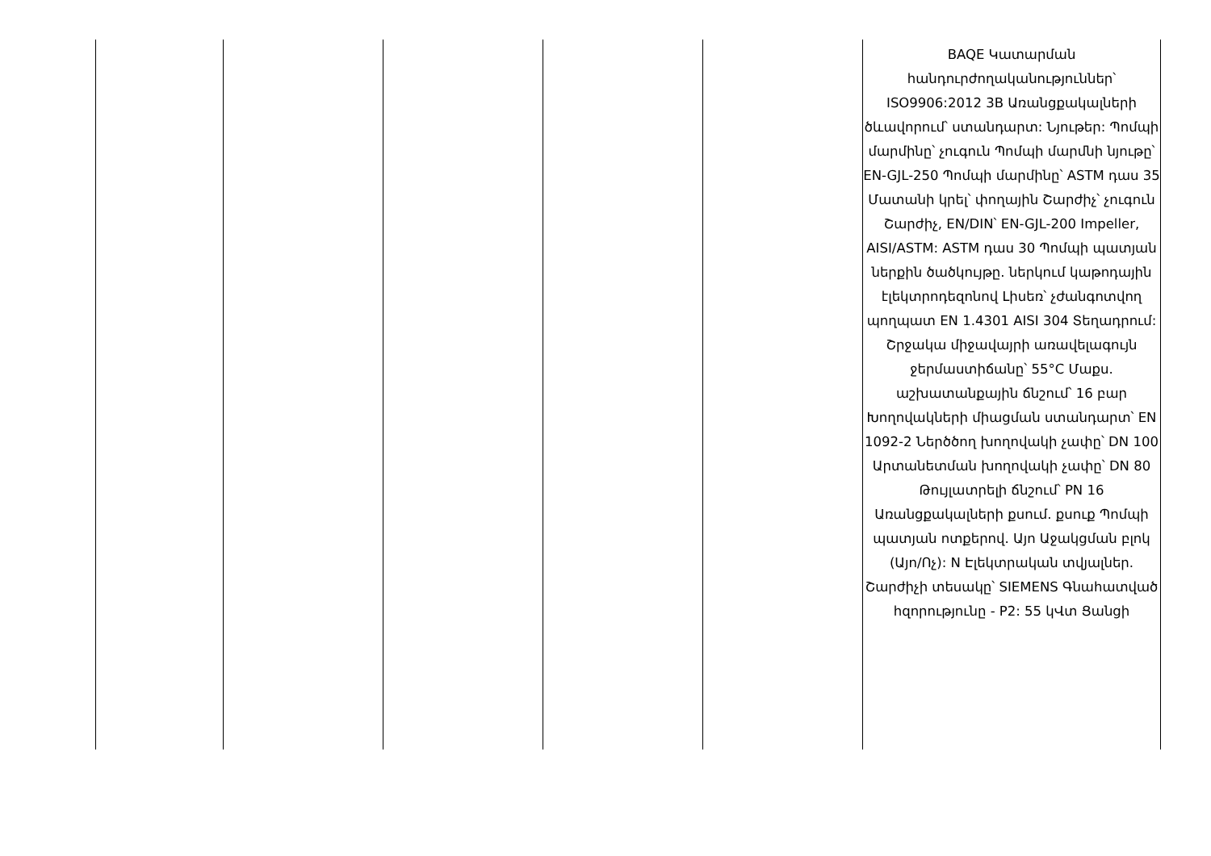| | | | | | BAQE Կատարման հանդուրժողականություններ՝ ISO9906:2012 3B Առանցքակալների ծևավորում՝ ստանդարտ: Նյութեր: Պոմպի մարմինը՝ չուգուն Պոմպի մարմնի նյութը՝ EN-GJL-250 Պոմպի մարմինը՝ ASTM դաս 35 Մատանի կրել՝ փողային Շարժիչ՝ չուգուն Շարժիչ, EN/DIN՝ EN-GJL-200 Impeller, AISI/ASTM: ASTM դաս 30 Պոմպի պատյան ներքին ծածկույթը. ներկում կաթոդային էլեկտրոդեզոնով Լիսեռ՝ չժանգոտվող պողպատ EN 1.4301 AISI 304 Տեղադրում: Շրջակա միջավայրի առավելագույն ջերմաստիճանը՝ 55°C Մաքս. աշխատանքային ճնշում՝ 16 բար Խողովակների միացման ստանդարտ՝ EN 1092-2 Ներծծող խողովակի չափը՝ DN 100 Արտանետման խողովակի չափը՝ DN 80 Թույլատրելի ճնշում՝ PN 16 Առանցքակալների քսում. քսուք Պոմպի պատյան ոտքերով. Այո Աջակցման բլոկ (Այո/Ոչ): N Էլեկտրական տվյալներ. Շարժիչի տեսակը՝ SIEMENS Գնահատված հզորությունը - P2: 55 կՎտ Ցանցի |